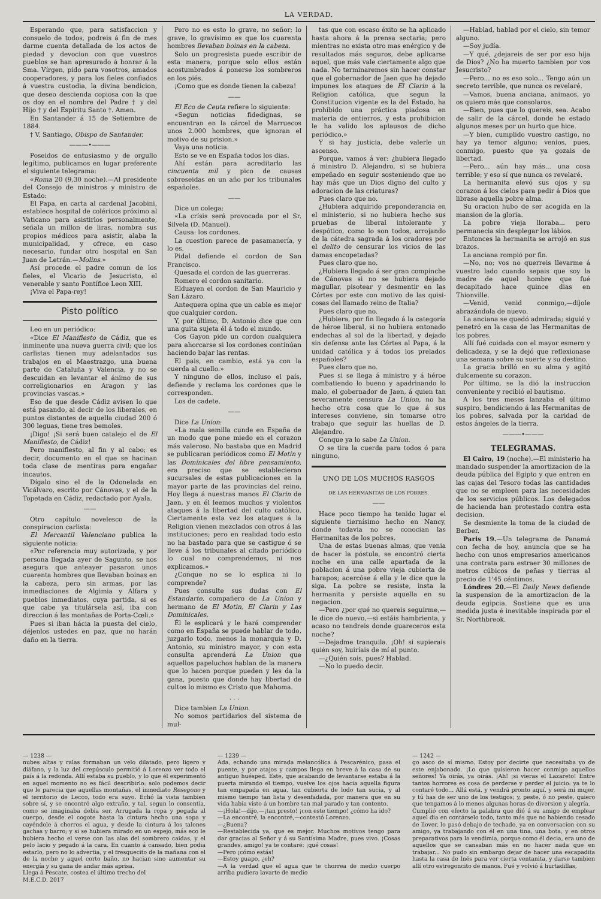LA VERDAD.
Esperando que, para satisfaccion y consuelo de todos, podreis á fin de mes darme cuenta detallada de los actos de piedad y devocion con que vuestros pueblos se han apresurado á honrar á la Sma. Vírgen, pido para vosotros, amados cooperadores, y para los fieles confiados á vuestra custodia, la divina bendicion, que deseo descienda copiosa con la que os doy en el nombre del Padre † y del Hijo † y del Espíritu Santo †. Amen.
En Santander á 15 de Setiembre de 1884.
† V. Santiago, Obispo de Santander.
———•———
Poseidos de entusiasmo y de orgullo legítimo, publicamos en lugar preferente el siguiente telegrama:
«Roma 20 (9,30 noche).—Al presidente del Consejo de ministros y ministro de Estado:
El Papa, en carta al cardenal Jacobini, establece hospital de coléricos próximo al Vaticano para asistirlos personalmente, señala un millon de liras, nombra sus propios médicos para asistir, alaba la municipalidad, y ofrece, en caso necesario, fundar otro hospital en San Juan de Letrán.—Molins.»
Así procede el padre comun de los fieles, el Vicario de Jesucristo, el venerable y santo Pontífice Leon XIII.
¡Viva el Papa-rey!
Pisto político
Leo en un periódico:
«Dice El Manifiesto de Cádiz, que es inminente una nueva guerra civil; que los carlistas tienen muy adelantados sus trabajos en el Maestrazgo, una buena parte de Cataluña y Valencia, y no se descuidan en levantar el ánimo de sus correligionarios en Aragon y las provincias vascas.»
Eso de que desde Cádiz avisen lo que está pasando, al decir de los liberales, en puntos distantes de aquella ciudad 200 ó 300 leguas, tiene tres bemoles.
¡Digo! ¡Si será buen catalejo el de El Manifiesto, de Cádiz!
Pero manifiesto, al fin y al cabo; es decir, documento en el que se hacinan toda clase de mentiras para engañar incautos.
Dígalo sino el de la Odonelada en Vicálvaro, escrito por Cánovas, y el de la Topetada en Cádiz, redactado por Ayala.
——
Otro capítulo novelesco de la conspiracion carlista:
El Mercantil Valenciano publica la siguiente noticia:
«Por referencia muy autorizada, y por persona llegada ayer de Sagunto, se nos asegura que anteayer pasaron unos cuarenta hombres que llevaban boinas en la cabeza, pero sin armas, por las inmediaciones de Algimia y Alfara y pueblos inmediatos, cuya partida, si es que cabe ya titulársela así, iba con direccion á las montañas de Porta-Cœli.»
Pues si iban hácia la puesta del cielo, déjenlos ustedes en paz, que no harán daño en la tierra.
Pero no es esto lo grave, no señor; lo grave, lo gravísimo es que los cuarenta hombres llevaban boinas en la cabeza.
Solo un progresista puede escribir de esta manera, porque solo ellos están acostumbrados á ponerse los sombreros en los piés.
¡Como que es donde tienen la cabeza!
——
El Eco de Ceuta refiere lo siguiente:
«Segun noticias fidedignas, se encuentran en la cárcel de Marruecos unos 2.000 hombres, que ignoran el motivo de su prision.»
Vaya una noticia.
Esto se ve en España todos los dias.
Ahí están para acreditarlo las cincuenta mil y pico de causas sobreseidas en un año por los tribunales españoles.
——
Dice un colega:
«La crísis será provocada por el Sr. Silvela (D. Manuel).
Causa: los cordones.
La cuestion parece de pasamanería, y lo es.
Pidal defiende el cordon de San Francisco.
Quesada el cordon de las guerreras.
Romero el cordon sanitario.
Elduayen el cordon de San Mauricio y San Lázaro.
Antequera opina que un cable es mejor que cualquier cordon.
Y, por último, D. Antonio dice que con una guita sujeta él á todo el mundo.
Cos Gayon pide un cordon cualquiera para ahorcarse si los cordones continúan haciendo bajar las rentas.
El pais, en cambio, está ya con la cuerda al cuello.»
Y ninguno de ellos, incluso el país, defiende y reclama los cordones que le corresponden.
Los de cadete.
——
Dice La Union:
«La mala semilla cunde en España de un modo que pone miedo en el corazon más valeroso. No bastaba que en Madrid se publicaran periódicos como El Motin y las Dominicales del libre pensamiento, era preciso que se establecieran sucursales de estas publicaciones en la mayor parte de las provincias del reino. Hoy llega á nuestras manos El Clarin de Jaen, y en él leemos muchos y violentos ataques á la libertad del culto católico. Ciertamente esta vez los ataques á la Religion vienen mezclados con otros á las instituciones; pero en realidad todo esto no ha bastado para que se castigue ó se lleve á los tribunales al citado periódico lo cual no comprendemos, ni nos explicamos.»
¿Conque no se lo esplica ni lo comprende?
Pues consulte sus dudas con El Estandarte, compañero de La Union y hermano de El Motin, El Clarin y Las Dominicales.
Él le esplicará y le hará comprender como en España se puede hablar de todo, juzgarlo todo, menos la monarquia y D. Antonio, su ministro mayor, y con esta consulta aprenderá La Union que aquellos papeluchos hablan de la manera que lo hacen porque pueden y les da la gana, puesto que donde hay libertad de cultos lo mismo es Cristo que Mahoma.
. . .
Dice tambien La Union.
No somos partidarios del sistema de mul-
tas que con escaso éxito se ha aplicado hasta ahora á la prensa sectaria; pero mientras no exista otro mas enérgico y de resultados más seguros, debe aplicarse aquel, que más vale ciertamente algo que nada. No terminaremos sin hacer constar que el gobernador de Jaen que ha dejado impunes los ataques de El Clarin á la Religion católica, que segun la Constitucion vigente es la del Estado, ha prohibido una práctica piadosa en materia de entierros, y esta prohibicion le ha valido los aplausos de dicho periódico.»
Y si hay justicia, debe valerle un ascenso.
Porque, vamos á ver: ¿hubiera llegado á ministro D. Alejandro, si se hubiera empeñado en seguir sosteniendo que no hay más que un Dios digno del culto y adoracion de las criaturas?
Pues claro que no.
¿Hubiera adquirido preponderancia en el ministerio, si no hubiera hecho sus pruebas de liberal intolerante y despótico, como lo son todos, arrojando de la cátedra sagrada á los oradores por el delito de censurar los vicios de las damas encopetadas?
Pues claro que no.
¿Hubiera llegado á ser gran compinche de Cánovas si no se hubiera dejado magullar, pisotear y desmentir en las Córtes por este con motivo de las quisi-cosas del llamado reino de Italia?
Pues claro que no.
¿Hubiera, por fin llegado á la categoría de héroe liberal, si no hubiera entonado endechas al sol de la libertad, y dejado sin defensa ante las Córtes al Papa, á la unidad católica y á todos los prelados españoles?
Pues claro que no.
Pues si se llega á ministro y á héroe combatiendo lo bueno y apadrinando lo malo, el gobernador de Jaen, á quien tan severamente censura La Union, no ha hecho otra cosa que lo que á sus intereses conviene, sin tomarse otro trabajo que seguir las huellas de D. Alejandro.
Conque ya lo sabe La Union.
O se tira la cuerda para todos ó para ninguno,
UNO DE LOS MUCHOS RASGOS
DE LAS HERMANITAS DE LOS POBRES.
——
Hace poco tiempo ha tenido lugar el siguiente tiernísimo hecho en Nancy, donde todavia no se conocian las Hermanitas de los pobres.
Una de estas buenas almas, que venia de hacer la póstula, se encontró cierta noche en una calle apartada de la poblacion á una pobre vieja cubierta de harapos; acercóse á ella y le dice que la siga. La pobre se resiste, insta la hermanita y persiste aquella en su negacion.
—Pero ¿por qué no quereis seguirme,—le dice de nuevo,—si estáis hambrienta, y acaso no tendreis donde guareceros esta noche?
—Dejadme tranquila. ¡Oh! si supierais quién soy, huiríais de mí al punto.
—¿Quién sois, pues? Hablad.
—No lo puedo decir.
—Hablad, hablad por el cielo, sin temor alguno.
—Soy judía.
—Y qué, ¿dejareis de ser por eso hija de Dios? ¿No ha muerto tambien por vos Jesucristo?
—Pero... no es eso solo... Tengo aún un secreto terrible, que nunca os revelaré.
—Vamos, buena anciana, animaos, yo os quiero más que consolaros.
—Bien, pues que lo quereis, sea. Acabo de salir de la cárcel, donde he estado algunos meses por un hurto que hice.
—Y bien, cumplido vuestro castigo, no hay ya temor alguno; venios, pues, conmigo, puesto que ya gozais de libertad.
—Pero... aún hay más... una cosa terrible; y eso sí que nunca os revelaré.
La hermanita elevó sus ojos y su corazon á los cielos para pedir á Dios que librase aquella pobre alma.
Su oracion hubo de ser acogida en la mansion de la gloria.
La pobre vieja lloraba... pero permanecia sin desplegar los lábios.
Entonces la hermanita se arrojó en sus brazos.
La anciana rompió por fin.
—No, no; vos no querreis llevarme á vuestro lado cuando sepais que soy la madre de aquel hombre que fué decapitado hace quince dias en Thionville.
—Venid, venid conmigo,—díjole abrazándola de nuevo.
La anciana se quedó admirada; siguió y penetró en la casa de las Hermanitas de los pobres.
Allí fué cuidada con el mayor esmero y delicadeza, y se la dejó que reflexionase una semana sobre su suerte y su destino.
La gracia brilló en su alma y agitó dulcemente su corazon.
Por último, se la dió la instruccion conveniente y recibió el bautismo.
A los tres meses lanzaba el último suspiro, bendiciendo á las Hermanitas de los pobres, salvada por la caridad de estos ángeles de la tierra.
———•———
TELEGRAMAS.
El Cairo, 19 (noche).—El ministerio ha mandado suspender la amortizacion de la deuda pública del Egipto y que entren en las cajas del Tesoro todas las cantidades que no se empleen para las necesidades de los servicios públicos. Los delegados de hacienda han protestado contra esta decision.
Se desmiente la toma de la ciudad de Berber.
Paris 19.—Un telegrama de Panamá con fecha de hoy, anuncia que se ha hecho con unos empresarios americanos una contrata para estraer 30 millones de metros cúbicos de peñas y tierras al precio de 1'45 céntimos.
Lóndres 20.—El Daily News defiende la suspension de la amortizacion de la deuda egipcia. Sostiene que es una medida justa é inevitable inspirada por el Sr. Northbreok.
— 1238 —
nubes altas y ralas formaban un velo dilatado, pero ligero y diáfano, y la luz del crepúsculo permitió á Lorenzo ver todo el país á la redonda. Allí estaba su pueblo, y lo que él experimentó en aquel momento no es fácil describirlo: solo podemos decir que le parecia que aquellas montañas, el inmediato Resegono y el territorio de Lecco, todo era suyo. Echó la vista tambien sobre sí, y se encontró algo extraño, y tal, segun lo consentia, como se imaginaba debia ser. Arrugada la ropa y pegada al cuerpo, desde el cogote hasta la cintura hecho una sopa y cayéndole á chorros el agua, y desde la cintura á los talones gachas y barro; y si se hubiera mirado en un espejo, más eco le hubiera hecho el verse con las alas del sombrero caidas, y el pelo lacio y pegado á la cara. En cuanto á cansado, bien podia estarlo, pero no lo advertia, y el fresquecito de la mañana con el de la noche y aquel corto baño, no hacian sino aumentar su energía y su gana de andar más aprisa.
Llega á Pescate, costea el último trecho del
M.E.C.D. 2017
— 1239 —
Ada, echando una mirada melancólica á Pescarénico, pasa el puente, y por atajos y campos llega en breve á la casa de su antiguo huésped. Este, que acabando de levantarse estaba á la puerta mirando el tiempo, vuelve los ojos hacia aquella figura tan empapada en agua, tan cubierta de lodo tan sucia, y al mismo tiempo tan lista y desenfadada, por manera que en su vida habia visto á un hombre tan mal parado y tan contento.
—¡Hola!—dijo,—¡tan presto! ¡con este tiempo! ¿cómo ha ido?
—La encontré, la encontré,—contestó Lorenzo.
—¿Buena?
—Restablecida ya, que es mejor. Muchos motivos tengo para dar gracias al Señor y á su Santísima Madre, pues vivo. ¡Cosas grandes, amigo! ya te contaré: ¡qué cosas!
—Pero ¡cómo estás!
—Estoy guapo, ¿eh?
—A la verdad que el agua que te chorrea de medio cuerpo arriba pudiera lavarte de medio
— 1242 —
go asco de sí mismo. Estoy por decirte que necesitaba yo de este enjabonado. ¡Lo que quisieron hacer conmigo aquellos señores! Ya oirás, ya oirás. ¡Ah! ¡si vieras el Lazareto! Entre tantos horrores es cosa de perderse y perder el juicio: ya te lo contaré todo... Allá está, y vendrá pronto aquí, y será mi mujer, y tú has de ser uno de los testigos; y, peste, ó no peste, quiero que tengamos á lo menos algunas horas de diversion y alegría.
Cumplió con efecto la palabra que dió á su amigo de emplear aquel dia en contárselo todo, tanto más que no habiendo cesado de llover, lo pasó debajo de techado, ya en conversacion con su amigo, ya trabajando con él en una tina, una bota, y en otros preparativos para la vendimia, porque como él decia, era uno de aquellos que se cansaban más en no hacer nada que en trabajar... No pudo sin embargo dejar de hacer una escapadita hasta la casa de Inés para ver cierta ventanita, y darse tambien allí otro estregoncito de manos. Fué y volvió á hurtadillas,